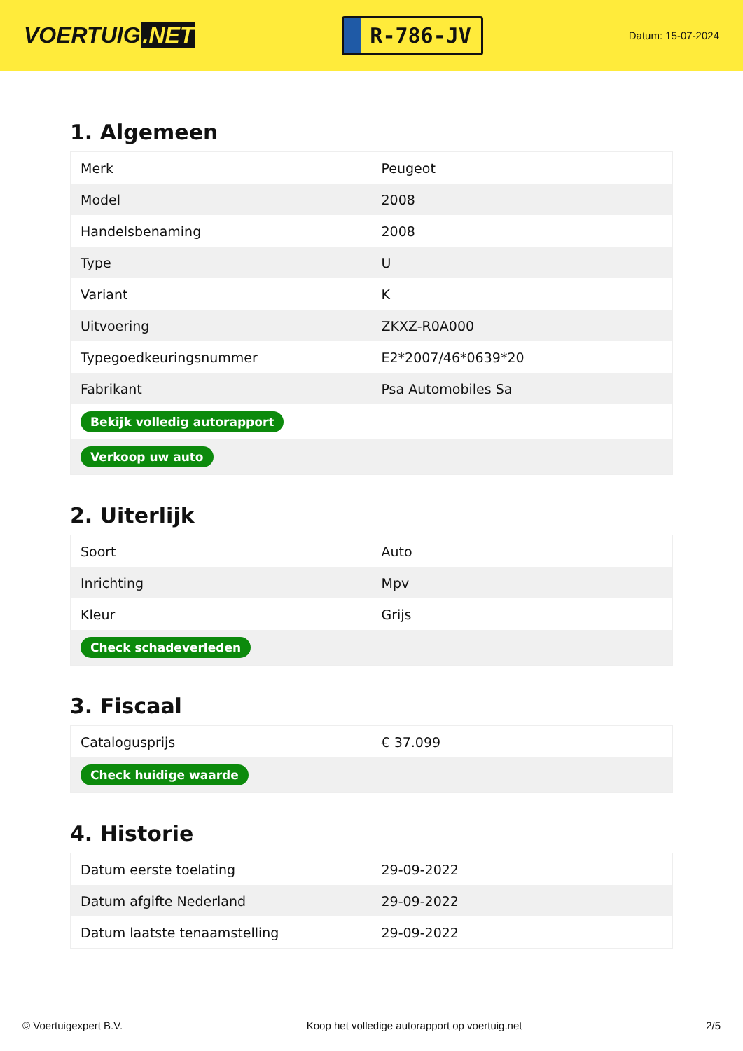VOERTUIG.NET
R-786-JV
Datum: 15-07-2024
1. Algemeen
| Merk | Peugeot |
| Model | 2008 |
| Handelsbenaming | 2008 |
| Type | U |
| Variant | K |
| Uitvoering | ZKXZ-R0A000 |
| Typegoedkeuringsnummer | E2*2007/46*0639*20 |
| Fabrikant | Psa Automobiles Sa |
| Bekijk volledig autorapport | |
| Verkoop uw auto | |
2. Uiterlijk
| Soort | Auto |
| Inrichting | Mpv |
| Kleur | Grijs |
| Check schadeverleden | |
3. Fiscaal
| Catalogusprijs | € 37.099 |
| Check huidige waarde | |
4. Historie
| Datum eerste toelating | 29-09-2022 |
| Datum afgifte Nederland | 29-09-2022 |
| Datum laatste tenaamstelling | 29-09-2022 |
© Voertuigexpert B.V. Koop het volledige autorapport op voertuig.net 2/5